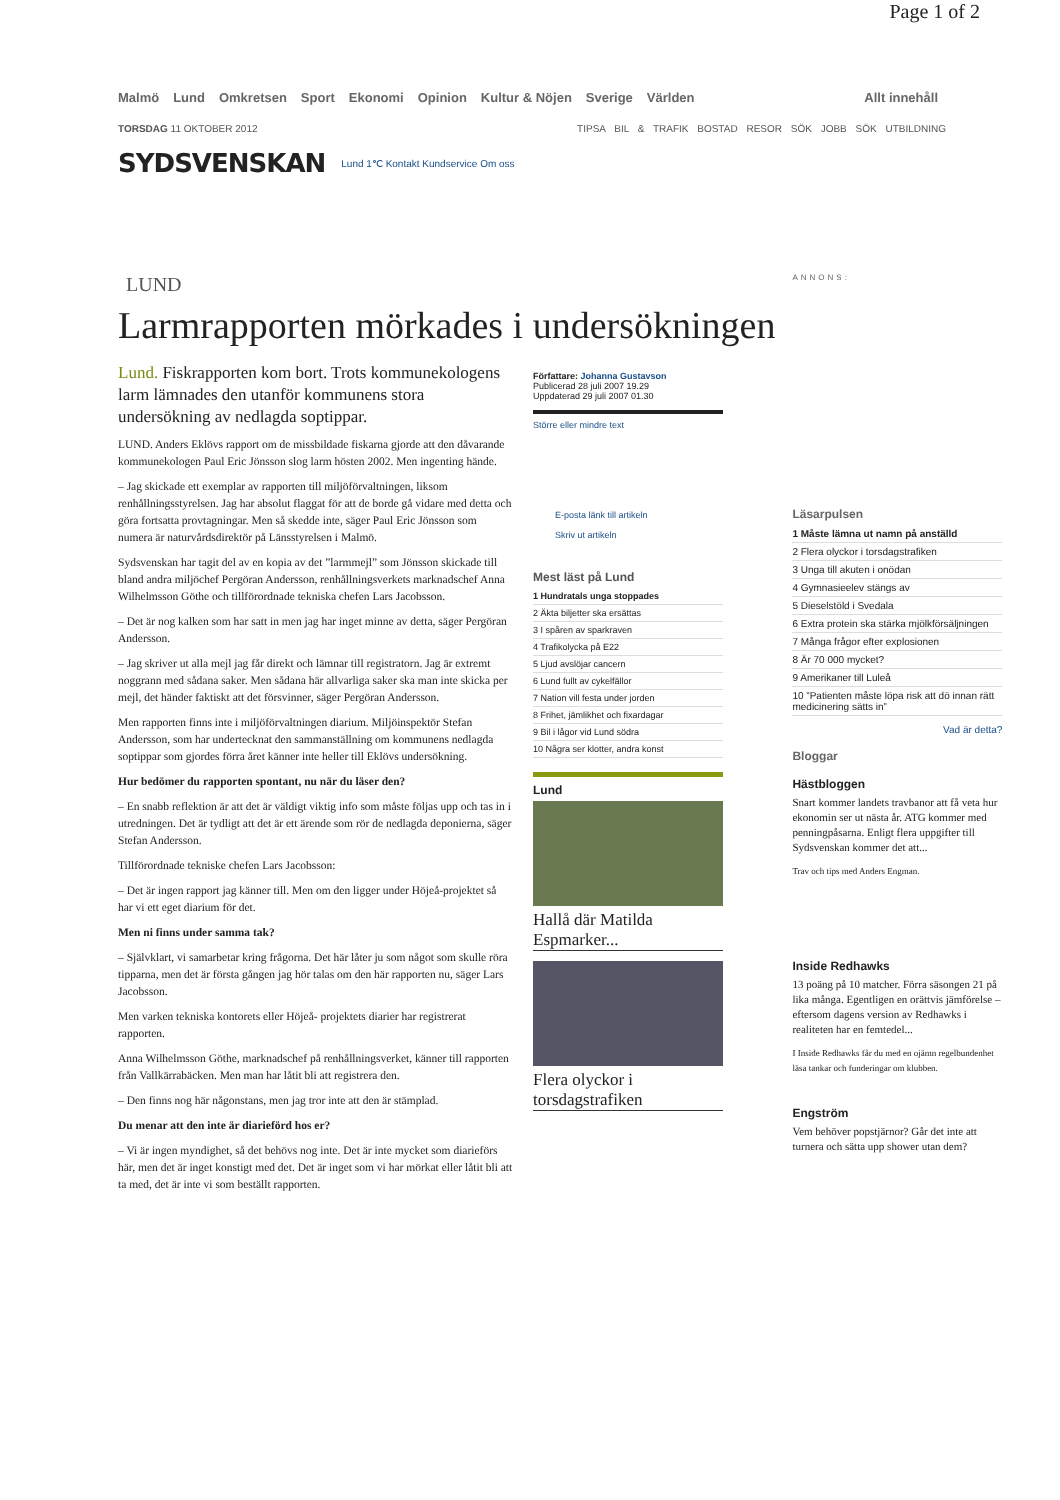Page 1 of 2
Malmö Lund Omkretsen Sport Ekonomi Opinion Kultur & Nöjen Sverige Världen Allt innehåll
TORSDAG 11 OKTOBER 2012 TIPSA BIL & TRAFIK BOSTAD RESOR SÖK JOBB SÖK UTBILDNING
SYDSVENSKAN Lund 1℃ Kontakt Kundservice Om oss
LUND
Larmrapporten mörkades i undersökningen
Lund. Fiskrapporten kom bort. Trots kommunekologens larm lämnades den utanför kommunens stora undersökning av nedlagda soptippar.
LUND. Anders Eklövs rapport om de missbildade fiskarna gjorde att den dåvarande kommunekologen Paul Eric Jönsson slog larm hösten 2002. Men ingenting hände.
– Jag skickade ett exemplar av rapporten till miljöförvaltningen, liksom renhållningsstyrelsen. Jag har absolut flaggat för att de borde gå vidare med detta och göra fortsatta provtagningar. Men så skedde inte, säger Paul Eric Jönsson som numera är naturvårdsdirektör på Länsstyrelsen i Malmö.
Sydsvenskan har tagit del av en kopia av det ”larmmejl” som Jönsson skickade till bland andra miljöchef Pergöran Andersson, renhållningsverkets marknadschef Anna Wilhelmsson Göthe och tillförordnade tekniska chefen Lars Jacobsson.
– Det är nog kalken som har satt in men jag har inget minne av detta, säger Pergöran Andersson.
– Jag skriver ut alla mejl jag får direkt och lämnar till registratorn. Jag är extremt noggrann med sådana saker. Men sådana här allvarliga saker ska man inte skicka per mejl, det händer faktiskt att det försvinner, säger Pergöran Andersson.
Men rapporten finns inte i miljöförvaltningen diarium. Miljöinspektör Stefan Andersson, som har undertecknat den sammanställning om kommunens nedlagda soptippar som gjordes förra året känner inte heller till Eklövs undersökning.
Hur bedömer du rapporten spontant, nu när du läser den?
– En snabb reflektion är att det är väldigt viktig info som måste följas upp och tas in i utredningen. Det är tydligt att det är ett ärende som rör de nedlagda deponierna, säger Stefan Andersson.
Tillförordnade tekniske chefen Lars Jacobsson:
– Det är ingen rapport jag känner till. Men om den ligger under Höjeå-projektet så har vi ett eget diarium för det.
Men ni finns under samma tak?
– Självklart, vi samarbetar kring frågorna. Det här låter ju som något som skulle röra tipparna, men det är första gången jag hör talas om den här rapporten nu, säger Lars Jacobsson.
Men varken tekniska kontorets eller Höjeå- projektets diarier har registrerat rapporten.
Anna Wilhelmsson Göthe, marknadschef på renhållningsverket, känner till rapporten från Vallkärrabäcken. Men man har låtit bli att registrera den.
– Den finns nog här någonstans, men jag tror inte att den är stämplad.
Du menar att den inte är diarieförd hos er?
– Vi är ingen myndighet, så det behövs nog inte. Det är inte mycket som diarieförs här, men det är inget konstigt med det. Det är inget som vi har mörkat eller låtit bli att ta med, det är inte vi som beställt rapporten.
Författare: Johanna Gustavson
Publicerad 28 juli 2007 19.29
Uppdaterad 29 juli 2007 01.30
Större eller mindre text
E-posta länk till artikeln
Skriv ut artikeln
Mest läst på Lund
1 Hundratals unga stoppades
2 Äkta biljetter ska ersättas
3 I spåren av sparkraven
4 Trafikolycka på E22
5 Ljud avslöjar cancern
6 Lund fullt av cykelfällor
7 Nation vill festa under jorden
8 Frihet, jämlikhet och fixardagar
9 Bil i lågor vid Lund södra
10 Några ser klotter, andra konst
Lund
Hallå där Matilda Espmarker...
Flera olyckor i torsdagstrafiken
ANNONS:
Läsarpulsen
1 Måste lämna ut namn på anställd
2 Flera olyckor i torsdagstrafiken
3 Unga till akuten i onödan
4 Gymnasieelev stängs av
5 Dieselstöld i Svedala
6 Extra protein ska stärka mjölkförsäljningen
7 Många frågor efter explosionen
8 Är 70 000 mycket?
9 Amerikaner till Luleå
10 ”Patienten måste löpa risk att dö innan rätt medicinering sätts in”
Vad är detta?
Bloggar
Hästbloggen
Snart kommer landets travbanor att få veta hur ekonomin ser ut nästa år. ATG kommer med penningpåsarna. Enligt flera uppgifter till Sydsvenskan kommer det att...
Trav och tips med Anders Engman.
Inside Redhawks
13 poäng på 10 matcher. Förra säsongen 21 på lika många. Egentligen en orättvis jämförelse – eftersom dagens version av Redhawks i realiteten har en femtedel...
I Inside Redhawks får du med en ojämn regelbundenhet läsa tankar och funderingar om klubben.
Engström
Vem behöver popstjärnor? Går det inte att turnera och sätta upp shower utan dem?